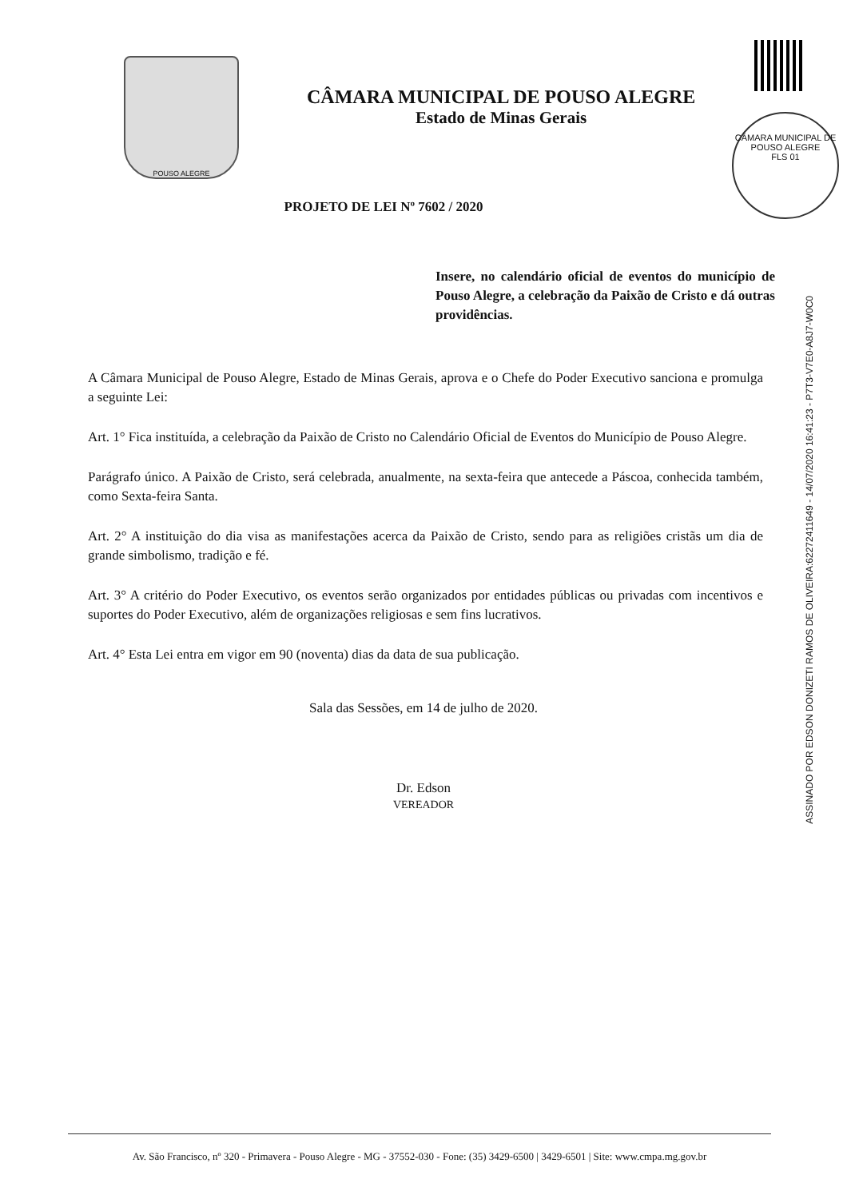CÂMARA MUNICIPAL DE POUSO ALEGRE
FLS 01
POUSO ALEGRE
CÂMARA MUNICIPAL DE POUSO ALEGRE
Estado de Minas Gerais
PROJETO DE LEI Nº 7602 / 2020
Insere, no calendário oficial de eventos do município de Pouso Alegre, a celebração da Paixão de Cristo e dá outras providências.
A Câmara Municipal de Pouso Alegre, Estado de Minas Gerais, aprova e o Chefe do Poder Executivo sanciona e promulga a seguinte Lei:
Art. 1° Fica instituída, a celebração da Paixão de Cristo no Calendário Oficial de Eventos do Município de Pouso Alegre.
Parágrafo único. A Paixão de Cristo, será celebrada, anualmente, na sexta-feira que antecede a Páscoa, conhecida também, como Sexta-feira Santa.
Art. 2° A instituição do dia visa as manifestações acerca da Paixão de Cristo, sendo para as religiões cristãs um dia de grande simbolismo, tradição e fé.
Art. 3° A critério do Poder Executivo, os eventos serão organizados por entidades públicas ou privadas com incentivos e suportes do Poder Executivo, além de organizações religiosas e sem fins lucrativos.
Art. 4° Esta Lei entra em vigor em 90 (noventa) dias da data de sua publicação.
Sala das Sessões, em 14 de julho de 2020.
Dr. Edson
VEREADOR
ASSINADO POR EDSON DONIZETI RAMOS DE OLIVEIRA:62272411649 - 14/07/2020 16:41:23 - P7T3-V7E0-A8J7-W0C0
Av. São Francisco, nº 320 - Primavera - Pouso Alegre - MG - 37552-030 - Fone: (35) 3429-6500 | 3429-6501 | Site: www.cmpa.mg.gov.br